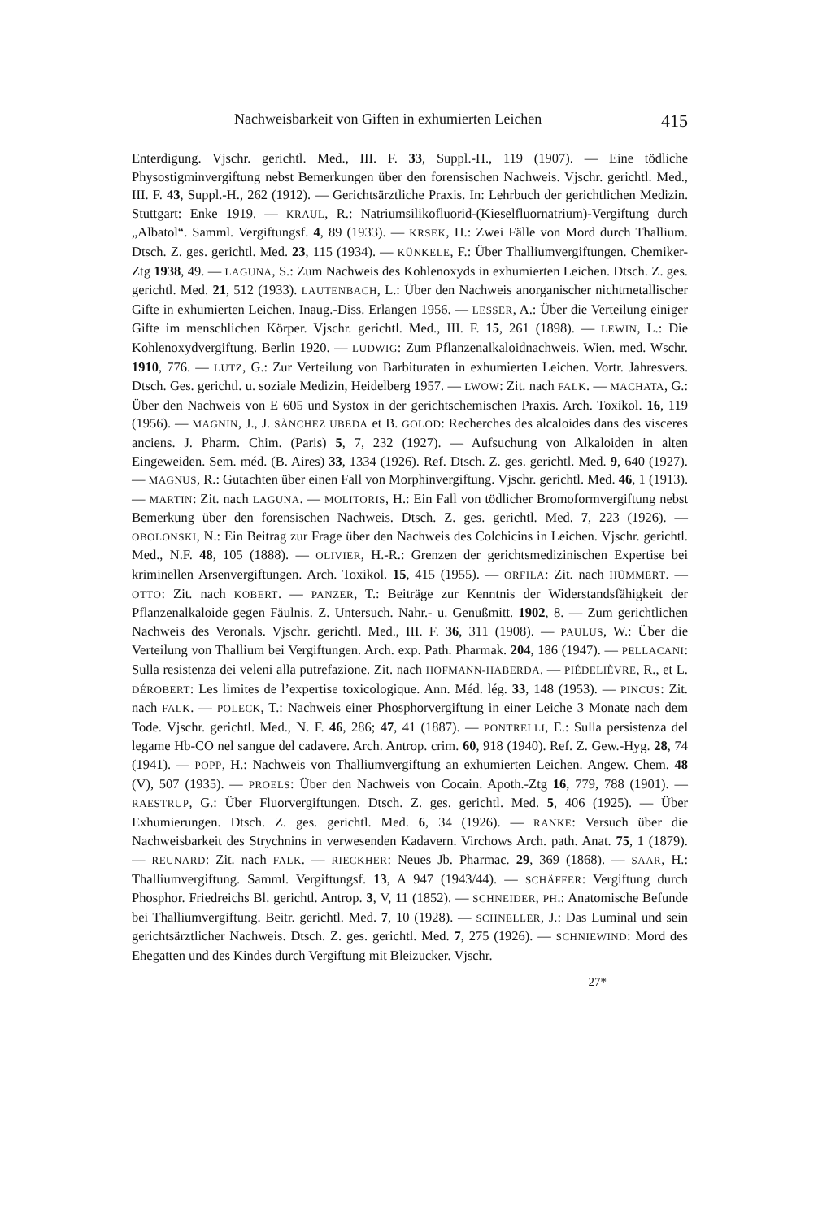Nachweisbarkeit von Giften in exhumierten Leichen 415
Enterdigung. Vjschr. gerichtl. Med., III. F. 33, Suppl.-H., 119 (1907). — Eine tödliche Physostigminvergiftung nebst Bemerkungen über den forensischen Nachweis. Vjschr. gerichtl. Med., III. F. 43, Suppl.-H., 262 (1912). — Gerichtsärztliche Praxis. In: Lehrbuch der gerichtlichen Medizin. Stuttgart: Enke 1919. — KRAUL, R.: Natriumsilikofluorid-(Kieselfluornatrium)-Vergiftung durch „Albatol“. Samml. Vergiftungsf. 4, 89 (1933). — KRSEK, H.: Zwei Fälle von Mord durch Thallium. Dtsch. Z. ges. gerichtl. Med. 23, 115 (1934). — KÜNKELE, F.: Über Thalliumvergiftungen. Chemiker-Ztg 1938, 49. — LAGUNA, S.: Zum Nachweis des Kohlenoxyds in exhumierten Leichen. Dtsch. Z. ges. gerichtl. Med. 21, 512 (1933). LAUTENBACH, L.: Über den Nachweis anorganischer nichtmetallischer Gifte in exhumierten Leichen. Inaug.-Diss. Erlangen 1956. — LESSER, A.: Über die Verteilung einiger Gifte im menschlichen Körper. Vjschr. gerichtl. Med., III. F. 15, 261 (1898). — LEWIN, L.: Die Kohlenoxydvergiftung. Berlin 1920. — LUDWIG: Zum Pflanzenalkaloidnachweis. Wien. med. Wschr. 1910, 776. — LUTZ, G.: Zur Verteilung von Barbituraten in exhumierten Leichen. Vortr. Jahresvers. Dtsch. Ges. gerichtl. u. soziale Medizin, Heidelberg 1957. — LWOW: Zit. nach FALK. — MACHATA, G.: Über den Nachweis von E 605 und Systox in der gerichtschemischen Praxis. Arch. Toxikol. 16, 119 (1956). — MAGNIN, J., J. SÀNCHEZ UBEDA et B. GOLOD: Recherches des alcaloides dans des visceres anciens. J. Pharm. Chim. (Paris) 5, 7, 232 (1927). — Aufsuchung von Alkaloiden in alten Eingeweiden. Sem. méd. (B. Aires) 33, 1334 (1926). Ref. Dtsch. Z. ges. gerichtl. Med. 9, 640 (1927). — MAGNUS, R.: Gutachten über einen Fall von Morphinvergiftung. Vjschr. gerichtl. Med. 46, 1 (1913). — MARTIN: Zit. nach LAGUNA. — MOLITORIS, H.: Ein Fall von tödlicher Bromoformvergiftung nebst Bemerkung über den forensischen Nachweis. Dtsch. Z. ges. gerichtl. Med. 7, 223 (1926). — OBOLONSKI, N.: Ein Beitrag zur Frage über den Nachweis des Colchicins in Leichen. Vjschr. gerichtl. Med., N.F. 48, 105 (1888). — OLIVIER, H.-R.: Grenzen der gerichtsmedizinischen Expertise bei kriminellen Arsenvergiftungen. Arch. Toxikol. 15, 415 (1955). — ORFILA: Zit. nach HÜMMERT. — OTTO: Zit. nach KOBERT. — PANZER, T.: Beiträge zur Kenntnis der Widerstandsfähigkeit der Pflanzenalkaloide gegen Fäulnis. Z. Untersuch. Nahr.- u. Genußmitt. 1902, 8. — Zum gerichtlichen Nachweis des Veronals. Vjschr. gerichtl. Med., III. F. 36, 311 (1908). — PAULUS, W.: Über die Verteilung von Thallium bei Vergiftungen. Arch. exp. Path. Pharmak. 204, 186 (1947). — PELLACANI: Sulla resistenza dei veleni alla putrefazione. Zit. nach HOFMANN-HABERDA. — PIÉDELIÈVRE, R., et L. DÉROBERT: Les limites de l’expertise toxicologique. Ann. Méd. lég. 33, 148 (1953). — PINCUS: Zit. nach FALK. — POLECK, T.: Nachweis einer Phosphorvergiftung in einer Leiche 3 Monate nach dem Tode. Vjschr. gerichtl. Med., N. F. 46, 286; 47, 41 (1887). — PONTRELLI, E.: Sulla persistenza del legame Hb-CO nel sangue del cadavere. Arch. Antrop. crim. 60, 918 (1940). Ref. Z. Gew.-Hyg. 28, 74 (1941). — POPP, H.: Nachweis von Thalliumvergiftung an exhumierten Leichen. Angew. Chem. 48 (V), 507 (1935). — PROELS: Über den Nachweis von Cocain. Apoth.-Ztg 16, 779, 788 (1901). — RAESTRUP, G.: Über Fluorvergiftungen. Dtsch. Z. ges. gerichtl. Med. 5, 406 (1925). — Über Exhumierungen. Dtsch. Z. ges. gerichtl. Med. 6, 34 (1926). — RANKE: Versuch über die Nachweisbarkeit des Strychnins in verwesenden Kadavern. Virchows Arch. path. Anat. 75, 1 (1879). — REUNARD: Zit. nach FALK. — RIECKHER: Neues Jb. Pharmac. 29, 369 (1868). — SAAR, H.: Thalliumvergiftung. Samml. Vergiftungsf. 13, A 947 (1943/44). — SCHÄFFER: Vergiftung durch Phosphor. Friedreichs Bl. gerichtl. Antrop. 3, V, 11 (1852). — SCHNEIDER, PH.: Anatomische Befunde bei Thalliumvergiftung. Beitr. gerichtl. Med. 7, 10 (1928). — SCHNELLER, J.: Das Luminal und sein gerichtsärztlicher Nachweis. Dtsch. Z. ges. gerichtl. Med. 7, 275 (1926). — SCHNIEWIND: Mord des Ehegatten und des Kindes durch Vergiftung mit Bleizucker. Vjschr.
27*